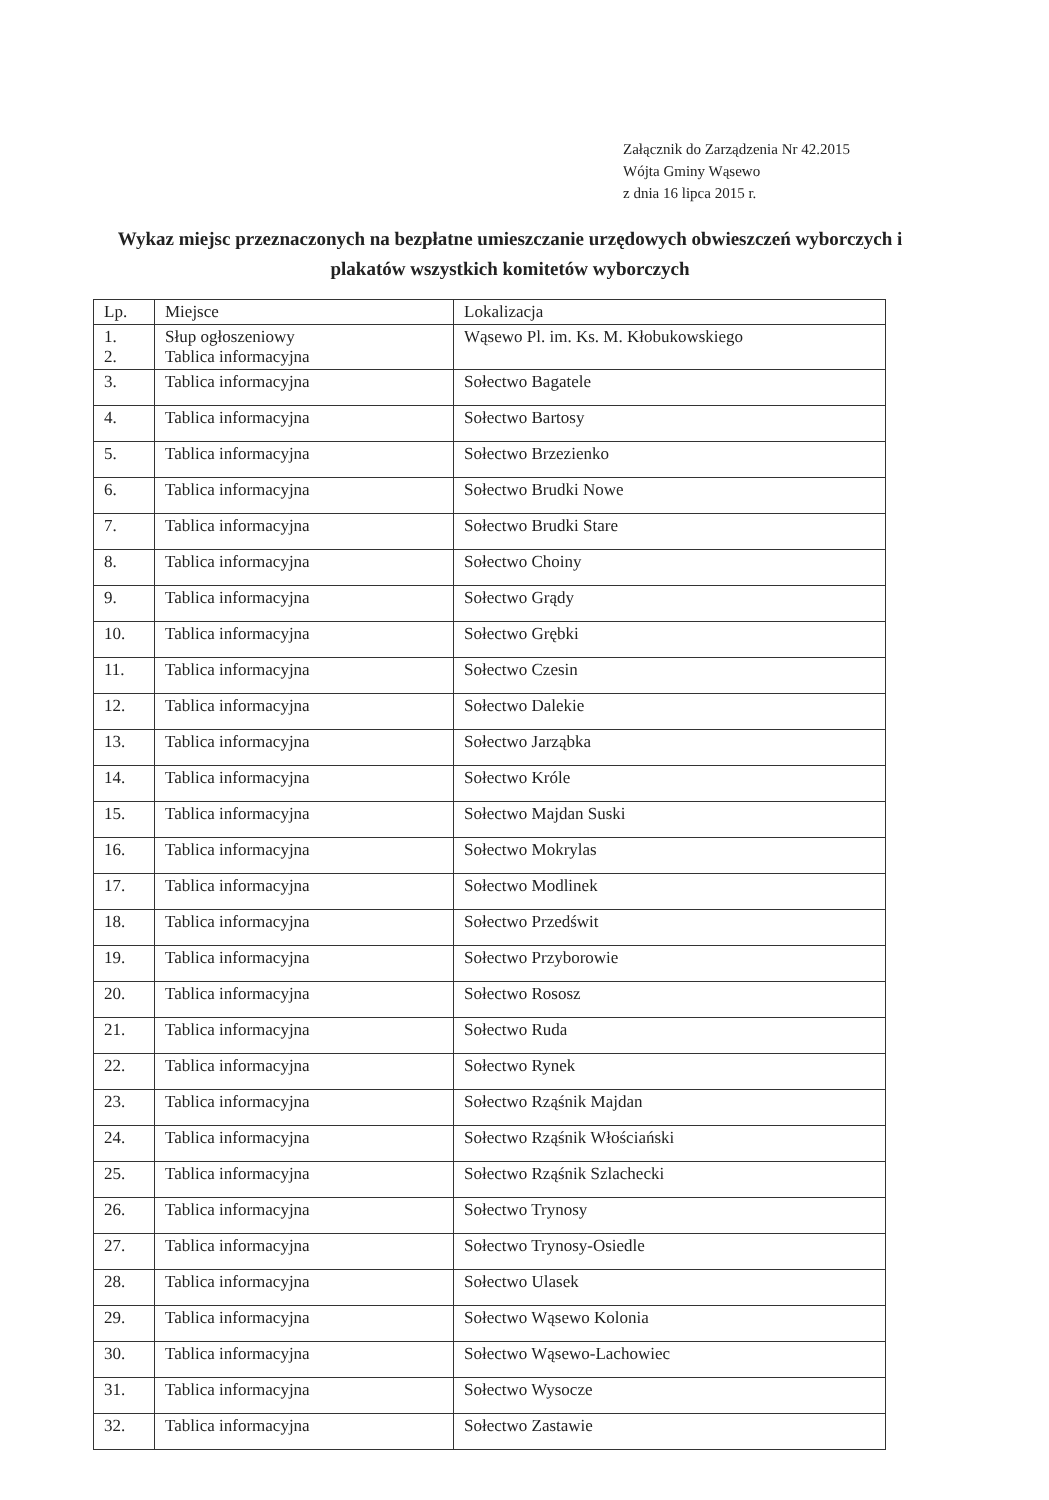Załącznik do Zarządzenia Nr 42.2015
Wójta Gminy Wąsewo
z dnia 16 lipca 2015 r.
Wykaz miejsc przeznaczonych na bezpłatne umieszczanie urzędowych obwieszczeń wyborczych i plakatów wszystkich komitetów wyborczych
| Lp. | Miejsce | Lokalizacja |
| --- | --- | --- |
| 1. 2. | Słup ogłoszeniowy Tablica informacyjna | Wąsewo Pl. im. Ks. M. Kłobukowskiego |
| 3. | Tablica informacyjna | Sołectwo Bagatele |
| 4. | Tablica informacyjna | Sołectwo Bartosy |
| 5. | Tablica informacyjna | Sołectwo Brzezienko |
| 6. | Tablica informacyjna | Sołectwo Brudki Nowe |
| 7. | Tablica informacyjna | Sołectwo Brudki Stare |
| 8. | Tablica informacyjna | Sołectwo Choiny |
| 9. | Tablica informacyjna | Sołectwo Grądy |
| 10. | Tablica informacyjna | Sołectwo Grębki |
| 11. | Tablica informacyjna | Sołectwo Czesin |
| 12. | Tablica informacyjna | Sołectwo Dalekie |
| 13. | Tablica informacyjna | Sołectwo Jarząbka |
| 14. | Tablica informacyjna | Sołectwo Króle |
| 15. | Tablica informacyjna | Sołectwo Majdan Suski |
| 16. | Tablica informacyjna | Sołectwo Mokrylas |
| 17. | Tablica informacyjna | Sołectwo Modlinek |
| 18. | Tablica informacyjna | Sołectwo Przedświt |
| 19. | Tablica informacyjna | Sołectwo Przyborowie |
| 20. | Tablica informacyjna | Sołectwo Rososz |
| 21. | Tablica informacyjna | Sołectwo Ruda |
| 22. | Tablica informacyjna | Sołectwo Rynek |
| 23. | Tablica informacyjna | Sołectwo Rząśnik Majdan |
| 24. | Tablica informacyjna | Sołectwo Rząśnik Włościański |
| 25. | Tablica informacyjna | Sołectwo Rząśnik Szlachecki |
| 26. | Tablica informacyjna | Sołectwo Trynosy |
| 27. | Tablica informacyjna | Sołectwo Trynosy-Osiedle |
| 28. | Tablica informacyjna | Sołectwo Ulasek |
| 29. | Tablica informacyjna | Sołectwo Wąsewo Kolonia |
| 30. | Tablica informacyjna | Sołectwo Wąsewo-Lachowiec |
| 31. | Tablica informacyjna | Sołectwo Wysocze |
| 32. | Tablica informacyjna | Sołectwo Zastawie |